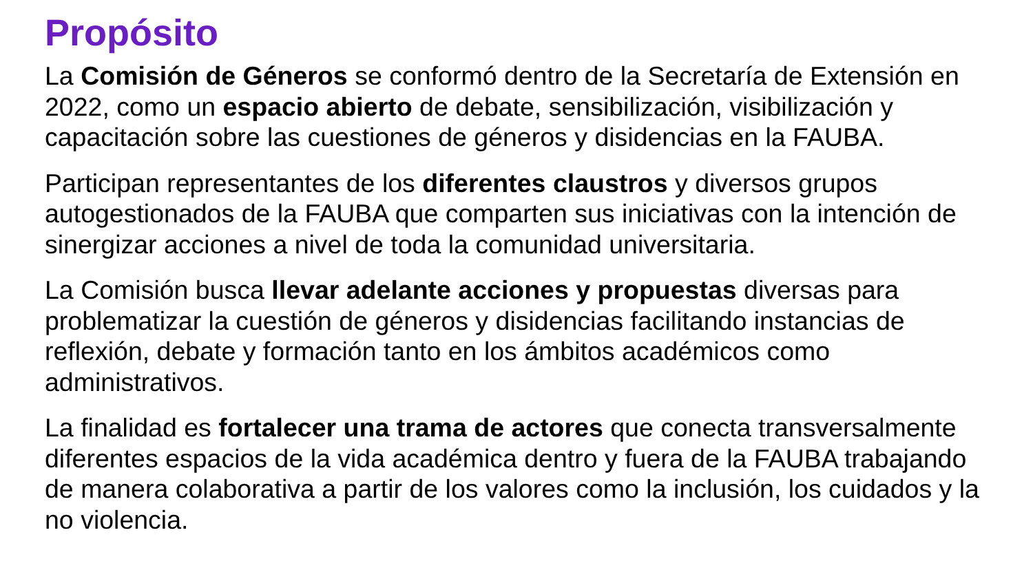Propósito
La Comisión de Géneros se conformó dentro de la Secretaría de Extensión en 2022, como un espacio abierto de debate, sensibilización, visibilización y capacitación sobre las cuestiones de géneros y disidencias en la FAUBA.
Participan representantes de los diferentes claustros y diversos grupos autogestionados de la FAUBA que comparten sus iniciativas con la intención de sinergizar acciones a nivel de toda la comunidad universitaria.
La Comisión busca llevar adelante acciones y propuestas diversas para problematizar la cuestión de géneros y disidencias facilitando instancias de reflexión, debate y formación tanto en los ámbitos académicos como administrativos.
La finalidad es fortalecer una trama de actores que conecta transversalmente diferentes espacios de la vida académica dentro y fuera de la FAUBA trabajando de manera colaborativa a partir de los valores como la inclusión, los cuidados y la no violencia.